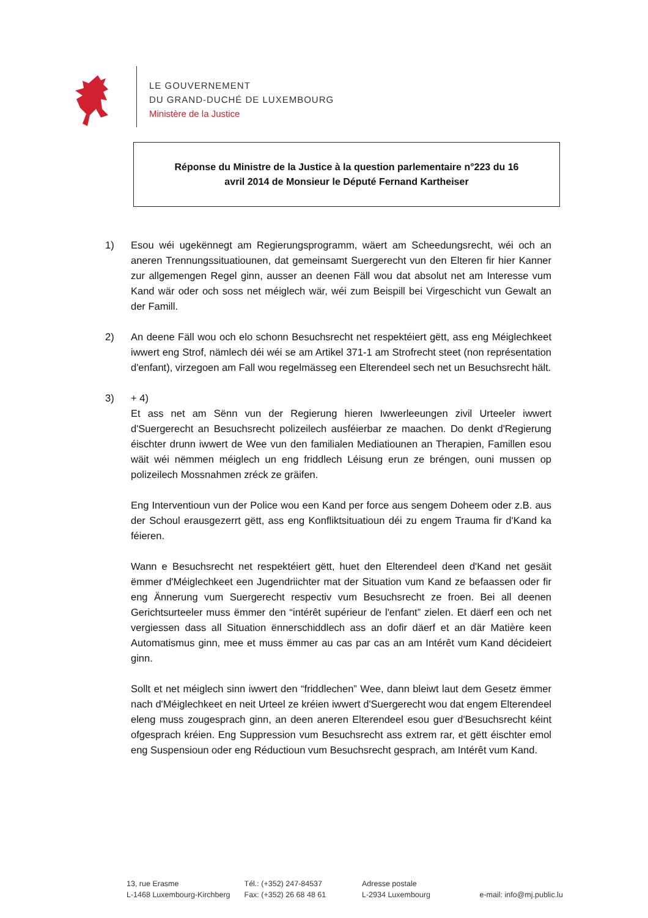LE GOUVERNEMENT
DU GRAND-DUCHÉ DE LUXEMBOURG
Ministère de la Justice
Réponse du Ministre de la Justice à la question parlementaire n°223 du 16
avril 2014 de Monsieur le Député Fernand Kartheiser
1) Esou wéi ugekënnegt am Regierungsprogramm, wäert am Scheedungsrecht, wéi och an aneren Trennungssituatiounen, dat gemeinsamt Suergerecht vun den Elteren fir hier Kanner zur allgemengen Regel ginn, ausser an deenen Fäll wou dat absolut net am Interesse vum Kand wär oder och soss net méiglech wär, wéi zum Beispill bei Virgeschicht vun Gewalt an der Famill.
2) An deene Fäll wou och elo schonn Besuchsrecht net respektéiert gëtt, ass eng Méiglechkeet iwwert eng Strof, nämlech déi wéi se am Artikel 371-1 am Strofrecht steet (non représentation d'enfant), virzegoen am Fall wou regelmässeg een Elterendeel sech net un Besuchsrecht hält.
3) + 4)
Et ass net am Sënn vun der Regierung hieren Iwwerleeungen zivil Urteeler iwwert d'Suergerecht an Besuchsrecht polizeilech ausféierbar ze maachen. Do denkt d'Regierung éischter drunn iwwert de Wee vun den familialen Mediatiounen an Therapien, Famillen esou wäit wéi nëmmen méiglech un eng friddlech Léisung erun ze bréngen, ouni mussen op polizeilech Mossnahmen zréck ze gräifen.
Eng Interventioun vun der Police wou een Kand per force aus sengem Doheem oder z.B. aus der Schoul erausgezerrt gëtt, ass eng Konfliktsituatioun déi zu engem Trauma fir d'Kand ka féieren.
Wann e Besuchsrecht net respektéiert gëtt, huet den Elterendeel deen d'Kand net gesäit ëmmer d'Méiglechkeet een Jugendriichter mat der Situation vum Kand ze befaassen oder fir eng Ännerung vum Suergerecht respectiv vum Besuchsrecht ze froen. Bei all deenen Gerichtsurteeler muss ëmmer den “intérêt supérieur de l'enfant” zielen. Et däerf een och net vergiessen dass all Situation ënnerschiddlech ass an dofir däerf et an där Matière keen Automatismus ginn, mee et muss ëmmer au cas par cas an am Intérêt vum Kand décideiert ginn.
Sollt et net méiglech sinn iwwert den “friddlechen” Wee, dann bleiwt laut dem Gesetz ëmmer nach d'Méiglechkeet en neit Urteel ze kréien iwwert d'Suergerecht wou dat engem Elterendeel eleng muss zougesprach ginn, an deen aneren Elterendeel esou guer d'Besuchsrecht kéint ofgesprach kréien. Eng Suppression vum Besuchsrecht ass extrem rar, et gëtt éischter emol eng Suspensioun oder eng Réductioun vum Besuchsrecht gesprach, am Intérêt vum Kand.
13, rue Erasme
L-1468 Luxembourg-Kirchberg
Tél.: (+352) 247-84537
Fax: (+352) 26 68 48 61
Adresse postale
L-2934 Luxembourg
e-mail: info@mj.public.lu